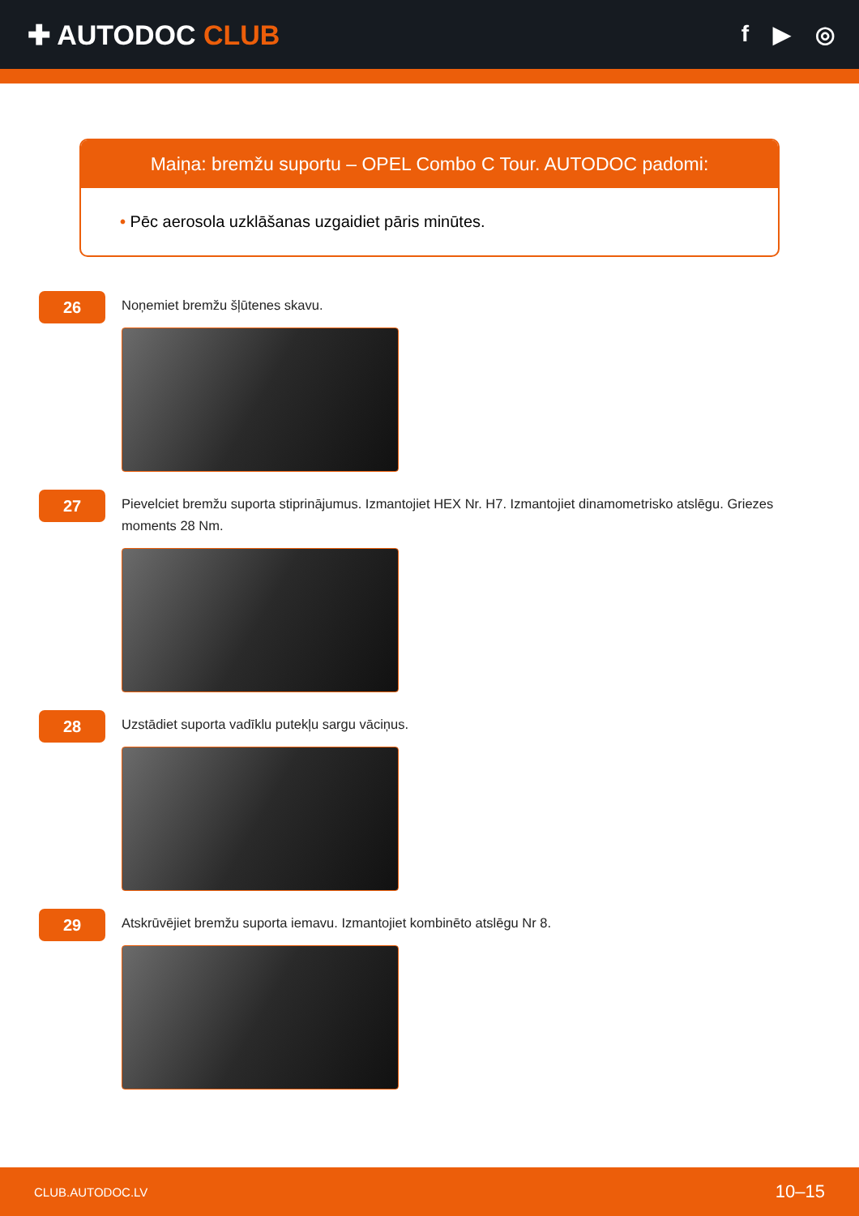✚ AUTODOC CLUB
f ▶ ◎
Maiņa: bremžu suportu – OPEL Combo C Tour. AUTODOC padomi:
• Pēc aerosola uzklāšanas uzgaidiet pāris minūtes.
26
Noņemiet bremžu šļūtenes skavu.
27
Pievelciet bremžu suporta stiprinājumus. Izmantojiet HEX Nr. H7. Izmantojiet dinamometrisko atslēgu. Griezes moments 28 Nm.
28
Uzstādiet suporta vadīklu putekļu sargu vāciņus.
29
Atskrūvējiet bremžu suporta iemavu. Izmantojiet kombinēto atslēgu Nr 8.
CLUB.AUTODOC.LV 10–15